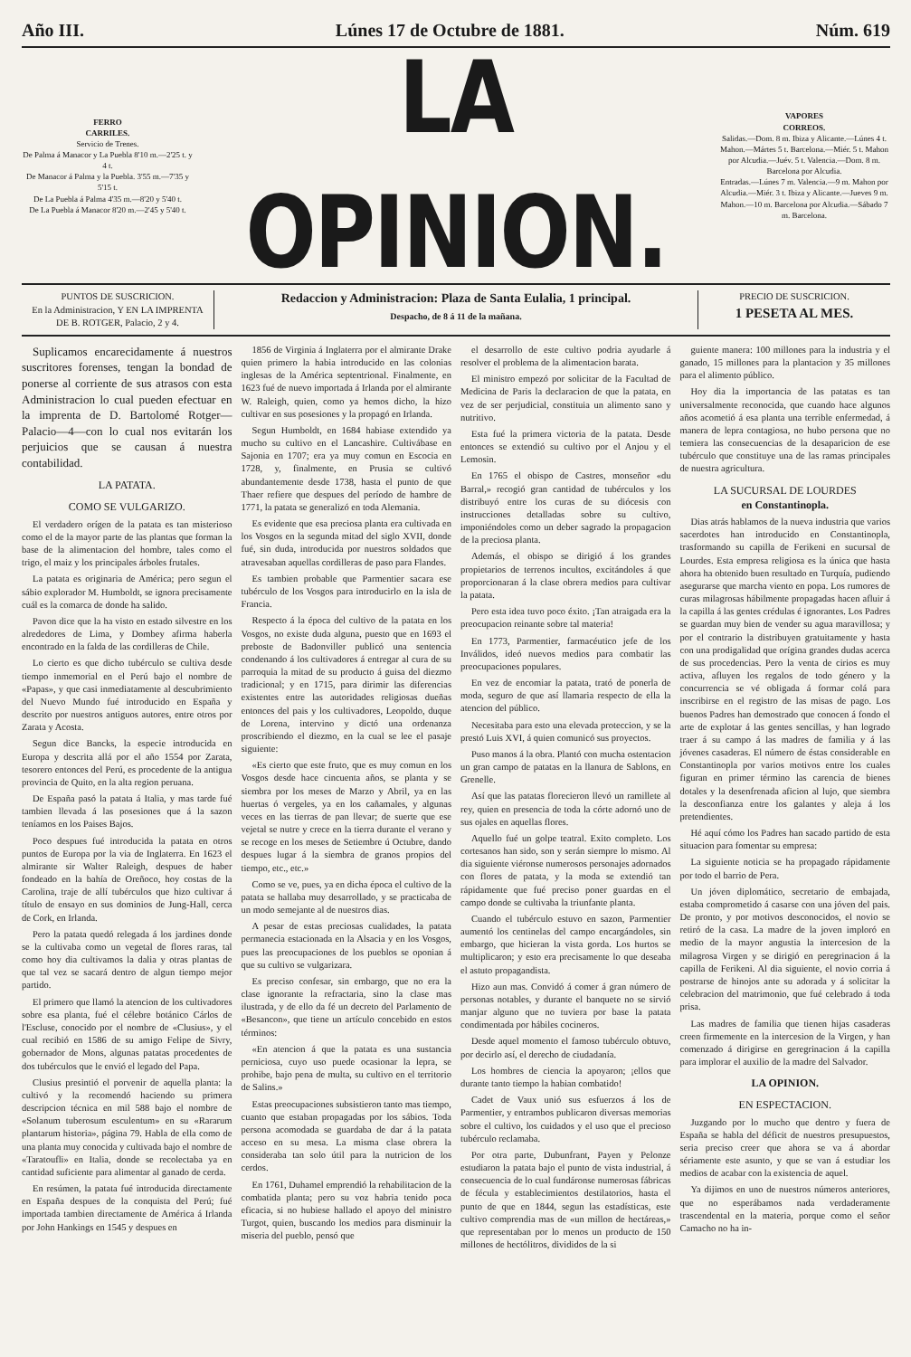Año III. Lúnes 17 de Octubre de 1881. Núm. 619
FERRO
CARRILES.
Servicio de Trenes.
De Palma á Manacor y La Puebla 8'10 m.—2'25 t. y 4 t.
De Manacor á Palma y la Puebla. 3'55 m.—7'35 y 5'15 t.
De La Puebla á Palma 4'35 m.—8'20 y 5'40 t.
De La Puebla á Manacor 8'20 m.—2'45 y 5'40 t.
LA OPINION.
VAPORES
CORREOS.
Salidas.—Dom. 8 m. Ibiza y Alicante.—Lúnes 4 t. Mahon.—Mártes 5 t. Barcelona.—Miér. 5 t. Mahon por Alcudia.—Juév. 5 t. Valencia.—Dom. 8 m. Barcelona por Alcudia.
Entradas.—Lúnes 7 m. Valencia.—9 m. Mahon por Alcudia.—Miér. 3 t. Ibiza y Alicante.—Jueves 9 m. Mahon.—10 m. Barcelona por Alcudia.—Sábado 7 m. Barcelona.
PUNTOS DE SUSCRICION.
En la Administracion, Y EN LA IMPRENTA DE B. ROTGER, Palacio, 2 y 4.
Redaccion y Administracion: Plaza de Santa Eulalia, 1 principal.
Despacho, de 8 á 11 de la mañana.
PRECIO DE SUSCRICION.
1 PESETA AL MES.
Suplicamos encarecidamente á nuestros suscritores forenses, tengan la bondad de ponerse al corriente de sus atrasos con esta Administracion lo cual pueden efectuar en la imprenta de D. Bartolomé Rotger—Palacio—4—con lo cual nos evitarán los perjuicios que se causan á nuestra contabilidad.
LA PATATA.
COMO SE VULGARIZO.
El verdadero orígen de la patata es tan misterioso como el de la mayor parte de las plantas que forman la base de la alimentacion del hombre, tales como el trigo, el maiz y los principales árboles frutales.
La patata es originaria de América; pero segun el sábio explorador M. Humboldt, se ignora precisamente cuál es la comarca de donde ha salido.
Pavon dice que la ha visto en estado silvestre en los alrededores de Lima, y Dombey afirma haberla encontrado en la falda de las cordilleras de Chile.
Lo cierto es que dicho tubérculo se cultiva desde tiempo inmemorial en el Perú bajo el nombre de «Papas», y que casi inmediatamente al descubrimiento del Nuevo Mundo fué introducido en España y descrito por nuestros antiguos autores, entre otros por Zarata y Acosta.
Segun dice Bancks, la especie introducida en Europa y descrita allá por el año 1554 por Zarata, tesorero entonces del Perú, es procedente de la antigua provincia de Quito, en la alta region peruana.
De España pasó la patata á Italia, y mas tarde fué tambien llevada á las posesiones que á la sazon teníamos en los Paises Bajos.
Poco despues fué introducida la patata en otros puntos de Europa por la via de Inglaterra. En 1623 el almirante sir Walter Raleigh, despues de haber fondeado en la bahía de Oreñoco, hoy costas de la Carolina, traje de allí tubérculos que hizo cultivar á título de ensayo en sus dominios de Jung-Hall, cerca de Cork, en Irlanda.
Pero la patata quedó relegada á los jardines donde se la cultivaba como un vegetal de flores raras, tal como hoy dia cultivamos la dalia y otras plantas de que tal vez se sacará dentro de algun tiempo mejor partido.
El primero que llamó la atencion de los cultivadores sobre esa planta, fué el célebre botánico Cárlos de l'Escluse, conocido por el nombre de «Clusius», y el cual recibió en 1586 de su amigo Felipe de Sivry, gobernador de Mons, algunas patatas procedentes de dos tubérculos que le envió el legado del Papa.
Clusius presintió el porvenir de aquella planta: la cultivó y la recomendó haciendo su primera descripcion técnica en mil 588 bajo el nombre de «Solanum tuberosum esculentum» en su «Rararum plantarum historia», página 79. Habla de ella como de una planta muy conocida y cultivada bajo el nombre de «Taratoufli» en Italia, donde se recolectaba ya en cantidad suficiente para alimentar al ganado de cerda.
En resúmen, la patata fué introducida directamente en España despues de la conquista del Perú; fué importada tambien directamente de América á Irlanda por John Hankings en 1545 y despues en
1856 de Virginia á Inglaterra por el almirante Drake quien primero la habia introducido en las colonias inglesas de la América septentrional. Finalmente, en 1623 fué de nuevo importada á Irlanda por el almirante W. Raleigh, quien, como ya hemos dicho, la hizo cultivar en sus posesiones y la propagó en Irlanda.
Segun Humboldt, en 1684 habiase extendido ya mucho su cultivo en el Lancashire. Cultivábase en Sajonia en 1707; era ya muy comun en Escocia en 1728, y, finalmente, en Prusia se cultivó abundantemente desde 1738, hasta el punto de que Thaer refiere que despues del período de hambre de 1771, la patata se generalizó en toda Alemania.
Es evidente que esa preciosa planta era cultivada en los Vosgos en la segunda mitad del siglo XVII, donde fué, sin duda, introducida por nuestros soldados que atravesaban aquellas cordilleras de paso para Flandes.
Es tambien probable que Parmentier sacara ese tubérculo de los Vosgos para introducirlo en la isla de Francia.
Respecto á la época del cultivo de la patata en los Vosgos, no existe duda alguna, puesto que en 1693 el preboste de Badonviller publicó una sentencia condenando á los cultivadores á entregar al cura de su parroquia la mitad de su producto á guisa del diezmo tradicional; y en 1715, para dirimir las diferencias existentes entre las autoridades religiosas dueñas entonces del pais y los cultivadores, Leopoldo, duque de Lorena, intervino y dictó una ordenanza proscribiendo el diezmo, en la cual se lee el pasaje siguiente:
«Es cierto que este fruto, que es muy comun en los Vosgos desde hace cincuenta años, se planta y se siembra por los meses de Marzo y Abril, ya en las huertas ó vergeles, ya en los cañamales, y algunas veces en las tierras de pan llevar; de suerte que ese vejetal se nutre y crece en la tierra durante el verano y se recoge en los meses de Setiembre ú Octubre, dando despues lugar á la siembra de granos propios del tiempo, etc., etc.»
Como se ve, pues, ya en dicha época el cultivo de la patata se hallaba muy desarrollado, y se practicaba de un modo semejante al de nuestros dias.
A pesar de estas preciosas cualidades, la patata permanecia estacionada en la Alsacia y en los Vosgos, pues las preocupaciones de los pueblos se oponian á que su cultivo se vulgarizara.
Es preciso confesar, sin embargo, que no era la clase ignorante la refractaria, sino la clase mas ilustrada, y de ello da fé un decreto del Parlamento de «Besancon», que tiene un artículo concebido en estos términos:
«En atencion á que la patata es una sustancia perniciosa, cuyo uso puede ocasionar la lepra, se prohibe, bajo pena de multa, su cultivo en el territorio de Salins.»
Estas preocupaciones subsistieron tanto mas tiempo, cuanto que estaban propagadas por los sábios. Toda persona acomodada se guardaba de dar á la patata acceso en su mesa. La misma clase obrera la consideraba tan solo útil para la nutricion de los cerdos.
En 1761, Duhamel emprendió la rehabilitacion de la combatida planta; pero su voz habria tenido poca eficacia, si no hubiese hallado el apoyo del ministro Turgot, quien, buscando los medios para disminuir la miseria del pueblo, pensó que
el desarrollo de este cultivo podria ayudarle á resolver el problema de la alimentacion barata.
El ministro empezó por solicitar de la Facultad de Medicina de Paris la declaracion de que la patata, en vez de ser perjudicial, constituia un alimento sano y nutritivo.
Esta fué la primera victoria de la patata. Desde entonces se extendió su cultivo por el Anjou y el Lemosin.
En 1765 el obispo de Castres, monseñor «du Barral,» recogió gran cantidad de tubérculos y los distribuyó entre los curas de su diócesis con instrucciones detalladas sobre su cultivo, imponiéndoles como un deber sagrado la propagacion de la preciosa planta.
Además, el obispo se dirigió á los grandes propietarios de terrenos incultos, excitándoles á que proporcionaran á la clase obrera medios para cultivar la patata.
Pero esta idea tuvo poco éxito. ¡Tan atraigada era la preocupacion reinante sobre tal materia!
En 1773, Parmentier, farmacéutico jefe de los Inválidos, ideó nuevos medios para combatir las preocupaciones populares.
En vez de encomiar la patata, trató de ponerla de moda, seguro de que así llamaria respecto de ella la atencion del público.
Necesitaba para esto una elevada proteccion, y se la prestó Luis XVI, á quien comunicó sus proyectos.
Puso manos á la obra. Plantó con mucha ostentacion un gran campo de patatas en la llanura de Sablons, en Grenelle.
Así que las patatas florecieron llevó un ramillete al rey, quien en presencia de toda la córte adornó uno de sus ojales en aquellas flores.
Aquello fué un golpe teatral. Exito completo. Los cortesanos han sido, son y serán siempre lo mismo. Al dia siguiente viéronse numerosos personajes adornados con flores de patata, y la moda se extendió tan rápidamente que fué preciso poner guardas en el campo donde se cultivaba la triunfante planta.
Cuando el tubérculo estuvo en sazon, Parmentier aumentó los centinelas del campo encargándoles, sin embargo, que hicieran la vista gorda. Los hurtos se multiplicaron; y esto era precisamente lo que deseaba el astuto propagandista.
Hizo aun mas. Convidó á comer á gran número de personas notables, y durante el banquete no se sirvió manjar alguno que no tuviera por base la patata condimentada por hábiles cocineros.
Desde aquel momento el famoso tubérculo obtuvo, por decirlo así, el derecho de ciudadanía.
Los hombres de ciencia la apoyaron; ¡ellos que durante tanto tiempo la habian combatido!
Cadet de Vaux unió sus esfuerzos á los de Parmentier, y entrambos publicaron diversas memorias sobre el cultivo, los cuidados y el uso que el precioso tubérculo reclamaba.
Por otra parte, Dubunfrant, Payen y Pelonze estudiaron la patata bajo el punto de vista industrial, á consecuencia de lo cual fundáronse numerosas fábricas de fécula y establecimientos destilatorios, hasta el punto de que en 1844, segun las estadísticas, este cultivo comprendia mas de «un millon de hectáreas,» que representaban por lo menos un producto de 150 millones de hectólitros, divididos de la si
guiente manera: 100 millones para la industria y el ganado, 15 millones para la plantacion y 35 millones para el alimento público.
Hoy dia la importancia de las patatas es tan universalmente reconocida, que cuando hace algunos años acometió á esa planta una terrible enfermedad, á manera de lepra contagiosa, no hubo persona que no temiera las consecuencias de la desaparicion de ese tubérculo que constituye una de las ramas principales de nuestra agricultura.
LA SUCURSAL DE LOURDES
en Constantinopla.
Dias atrás hablamos de la nueva industria que varios sacerdotes han introducido en Constantinopla, trasformando su capilla de Ferikeni en sucursal de Lourdes. Esta empresa religiosa es la única que hasta ahora ha obtenido buen resultado en Turquía, pudiendo asegurarse que marcha viento en popa. Los rumores de curas milagrosas hábilmente propagadas hacen afluir á la capilla á las gentes crédulas é ignorantes. Los Padres se guardan muy bien de vender su agua maravillosa; y por el contrario la distribuyen gratuitamente y hasta con una prodigalidad que orígina grandes dudas acerca de sus procedencias. Pero la venta de cirios es muy activa, afluyen los regalos de todo género y la concurrencia se vé obligada á formar colá para inscribirse en el registro de las misas de pago. Los buenos Padres han demostrado que conocen á fondo el arte de explotar á las gentes sencillas, y han logrado traer á su campo á las madres de familia y á las jóvenes casaderas. El número de éstas considerable en Constantinopla por varios motivos entre los cuales figuran en primer término las carencia de bienes dotales y la desenfrenada aficion al lujo, que siembra la desconfianza entre los galantes y aleja á los pretendientes.
Hé aquí cómo los Padres han sacado partido de esta situacion para fomentar su empresa:
La siguiente noticia se ha propagado rápidamente por todo el barrio de Pera.
Un jóven diplomático, secretario de embajada, estaba comprometido á casarse con una jóven del pais. De pronto, y por motivos desconocidos, el novio se retiró de la casa. La madre de la joven imploró en medio de la mayor angustia la intercesion de la milagrosa Virgen y se dirigió en peregrinacion á la capilla de Ferikeni. Al dia siguiente, el novio corria á postrarse de hinojos ante su adorada y á solicitar la celebracion del matrimonio, que fué celebrado á toda prisa.
Las madres de familia que tienen hijas casaderas creen firmemente en la intercesion de la Virgen, y han comenzado á dirigirse en geregrinacion á la capilla para implorar el auxilio de la madre del Salvador.
LA OPINION.
EN ESPECTACION.
Juzgando por lo mucho que dentro y fuera de España se habla del déficit de nuestros presupuestos, seria preciso creer que ahora se va á abordar sériamente este asunto, y que se van á estudiar los medios de acabar con la existencia de aquel.
Ya dijimos en uno de nuestros números anteriores, que no esperábamos nada verdaderamente trascendental en la materia, porque como el señor Camacho no ha in-